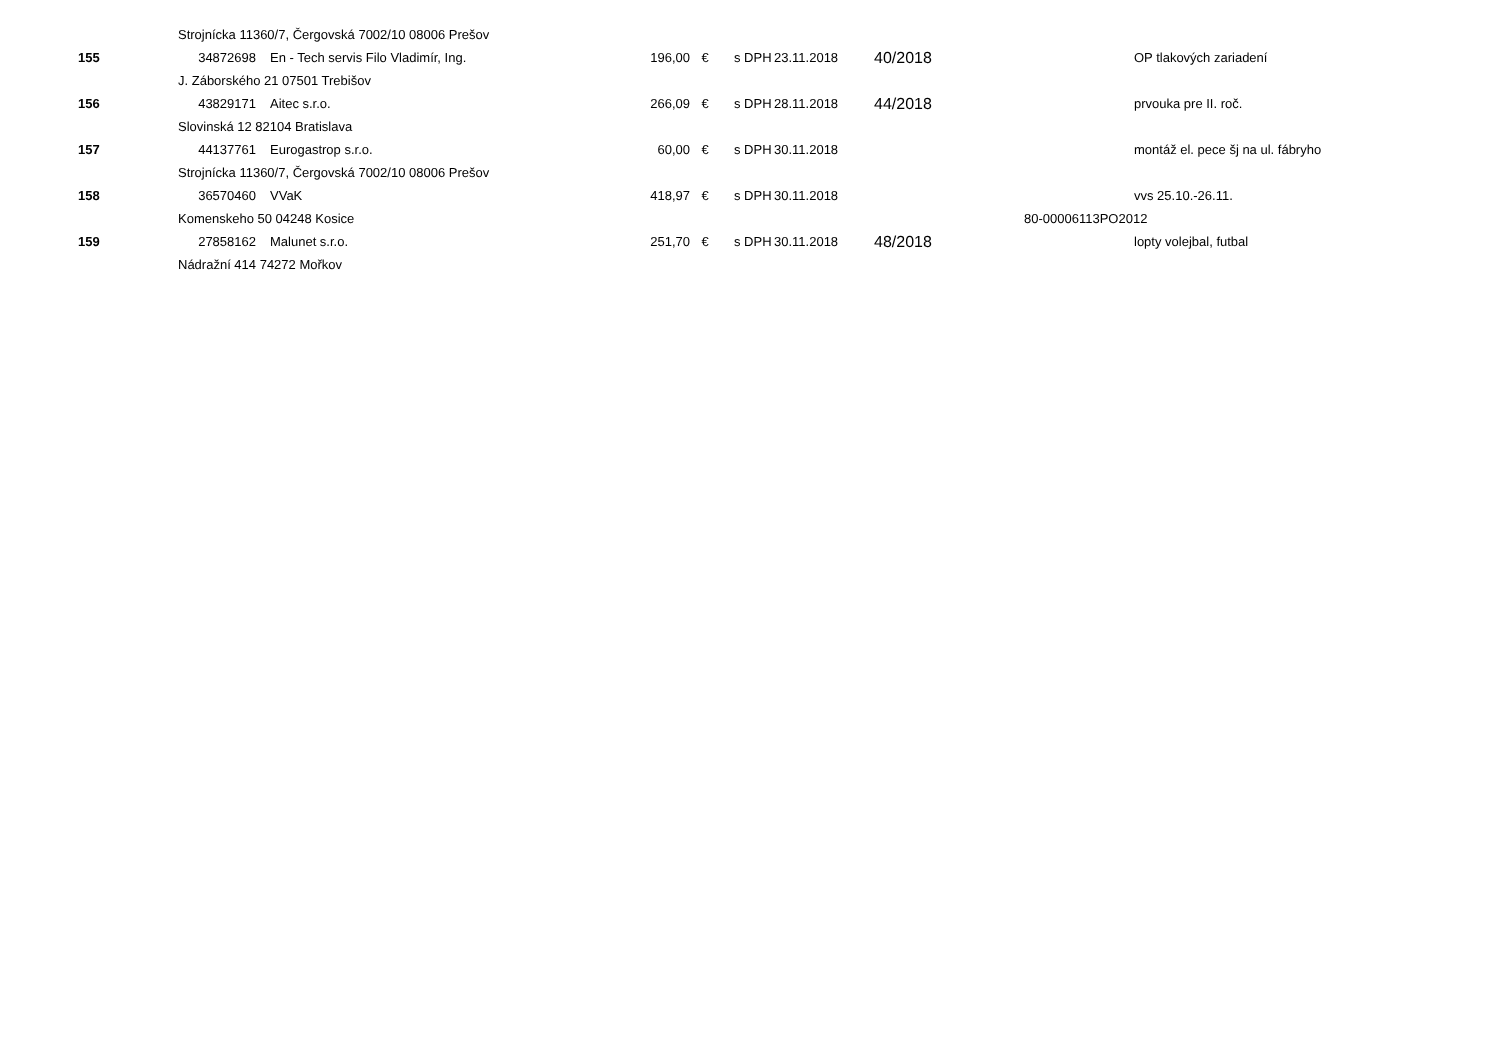| | Strojnícka 11360/7, Čergovská 7002/10 08006 Prešov | | | | | | | |
| 155 | 34872698 | En - Tech servis Filo Vladimír, Ing. | 196,00 | € | s DPH | 23.11.2018 | 40/2018 | OP tlakových zariadení |
| | J. Záborského 21 07501 Trebišov | | | | | | | |
| 156 | 43829171 | Aitec s.r.o. | 266,09 | € | s DPH | 28.11.2018 | 44/2018 | prvouka pre II. roč. |
| | Slovinská 12 82104 Bratislava | | | | | | | |
| 157 | 44137761 | Eurogastrop s.r.o. | 60,00 | € | s DPH | 30.11.2018 | | montáž el. pece šj na ul. fábryho |
| | Strojnícka 11360/7, Čergovská 7002/10 08006 Prešov | | | | | | | |
| 158 | 36570460 | VVaK | 418,97 | € | s DPH | 30.11.2018 | | vvs 25.10.-26.11. |
| | Komenskeho 50 04248 Kosice | | | | | | | 80-00006113PO2012 |
| 159 | 27858162 | Malunet s.r.o. | 251,70 | € | s DPH | 30.11.2018 | 48/2018 | lopty volejbal, futbal |
| | Nádražní 414 74272 Mořkov | | | | | | | |